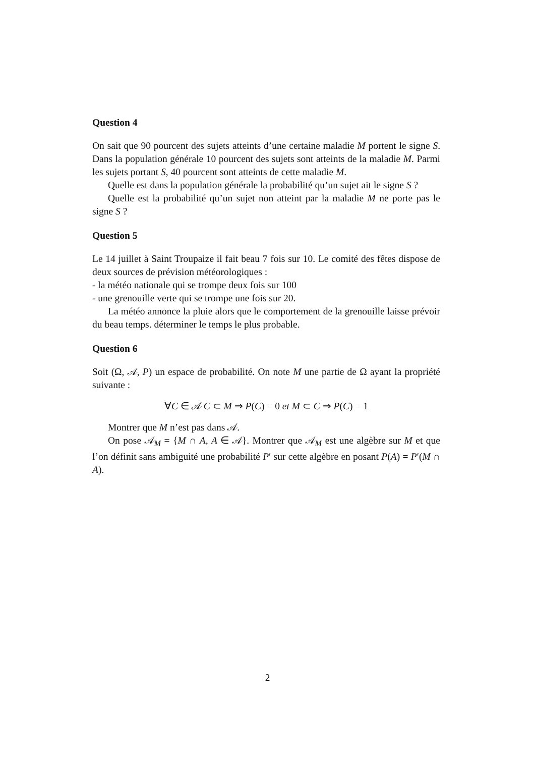Question 4
On sait que 90 pourcent des sujets atteints d’une certaine maladie M portent le signe S. Dans la population générale 10 pourcent des sujets sont atteints de la maladie M. Parmi les sujets portant S, 40 pourcent sont atteints de cette maladie M.
Quelle est dans la population générale la probabilité qu’un sujet ait le signe S ?
Quelle est la probabilité qu’un sujet non atteint par la maladie M ne porte pas le signe S ?
Question 5
Le 14 juillet à Saint Troupaize il fait beau 7 fois sur 10. Le comité des fêtes dispose de deux sources de prévision météorologiques :
- la météo nationale qui se trompe deux fois sur 100
- une grenouille verte qui se trompe une fois sur 20.
La météo annonce la pluie alors que le comportement de la grenouille laisse prévoir du beau temps. déterminer le temps le plus probable.
Question 6
Soit (Ω, 𝒜, P) un espace de probabilité. On note M une partie de Ω ayant la propriété suivante :
∀C ∈ 𝒜 C ⊂ M ⇒ P(C) = 0 et M ⊂ C ⇒ P(C) = 1
Montrer que M n’est pas dans 𝒜.
On pose 𝒜<sub>M</sub> = {M ∩ A, A ∈ 𝒜}. Montrer que 𝒜<sub>M</sub> est une algèbre sur M et que l’on définit sans ambiguité une probabilité P′ sur cette algèbre en posant P(A) = P′(M ∩ A).
2